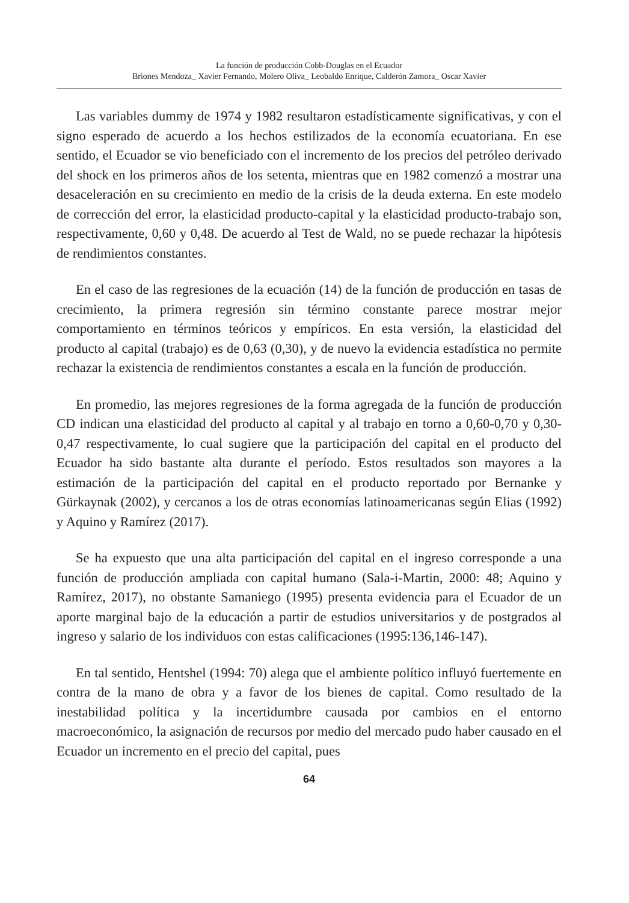La función de producción Cobb-Douglas en el Ecuador
Briones Mendoza_ Xavier Fernando, Molero Oliva_ Leobaldo Enrique, Calderón Zamora_ Oscar Xavier
Las variables dummy de 1974 y 1982 resultaron estadísticamente significativas, y con el signo esperado de acuerdo a los hechos estilizados de la economía ecuatoriana. En ese sentido, el Ecuador se vio beneficiado con el incremento de los precios del petróleo derivado del shock en los primeros años de los setenta, mientras que en 1982 comenzó a mostrar una desaceleración en su crecimiento en medio de la crisis de la deuda externa. En este modelo de corrección del error, la elasticidad producto-capital y la elasticidad producto-trabajo son, respectivamente, 0,60 y 0,48. De acuerdo al Test de Wald, no se puede rechazar la hipótesis de rendimientos constantes.
En el caso de las regresiones de la ecuación (14) de la función de producción en tasas de crecimiento, la primera regresión sin término constante parece mostrar mejor comportamiento en términos teóricos y empíricos. En esta versión, la elasticidad del producto al capital (trabajo) es de 0,63 (0,30), y de nuevo la evidencia estadística no permite rechazar la existencia de rendimientos constantes a escala en la función de producción.
En promedio, las mejores regresiones de la forma agregada de la función de producción CD indican una elasticidad del producto al capital y al trabajo en torno a 0,60-0,70 y 0,30-0,47 respectivamente, lo cual sugiere que la participación del capital en el producto del Ecuador ha sido bastante alta durante el período. Estos resultados son mayores a la estimación de la participación del capital en el producto reportado por Bernanke y Gürkaynak (2002), y cercanos a los de otras economías latinoamericanas según Elias (1992) y Aquino y Ramírez (2017).
Se ha expuesto que una alta participación del capital en el ingreso corresponde a una función de producción ampliada con capital humano (Sala-i-Martin, 2000: 48; Aquino y Ramírez, 2017), no obstante Samaniego (1995) presenta evidencia para el Ecuador de un aporte marginal bajo de la educación a partir de estudios universitarios y de postgrados al ingreso y salario de los individuos con estas calificaciones (1995:136,146-147).
En tal sentido, Hentshel (1994: 70) alega que el ambiente político influyó fuertemente en contra de la mano de obra y a favor de los bienes de capital. Como resultado de la inestabilidad política y la incertidumbre causada por cambios en el entorno macroeconómico, la asignación de recursos por medio del mercado pudo haber causado en el Ecuador un incremento en el precio del capital, pues
64